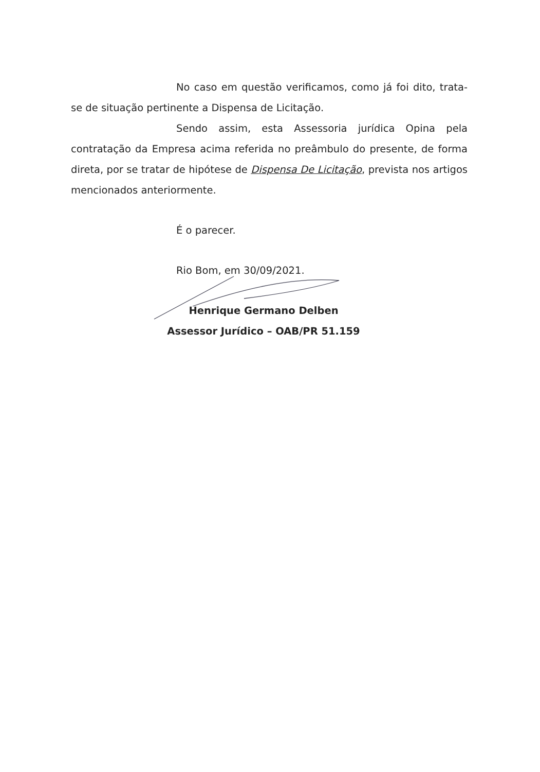No caso em questão verificamos, como já foi dito, trata-se de situação pertinente a Dispensa de Licitação.
Sendo assim, esta Assessoria jurídica Opina pela contratação da Empresa acima referida no preâmbulo do presente, de forma direta, por se tratar de hipótese de Dispensa De Licitação, prevista nos artigos mencionados anteriormente.
É o parecer.
Rio Bom, em 30/09/2021.
Henrique Germano Delben
Assessor Jurídico – OAB/PR 51.159